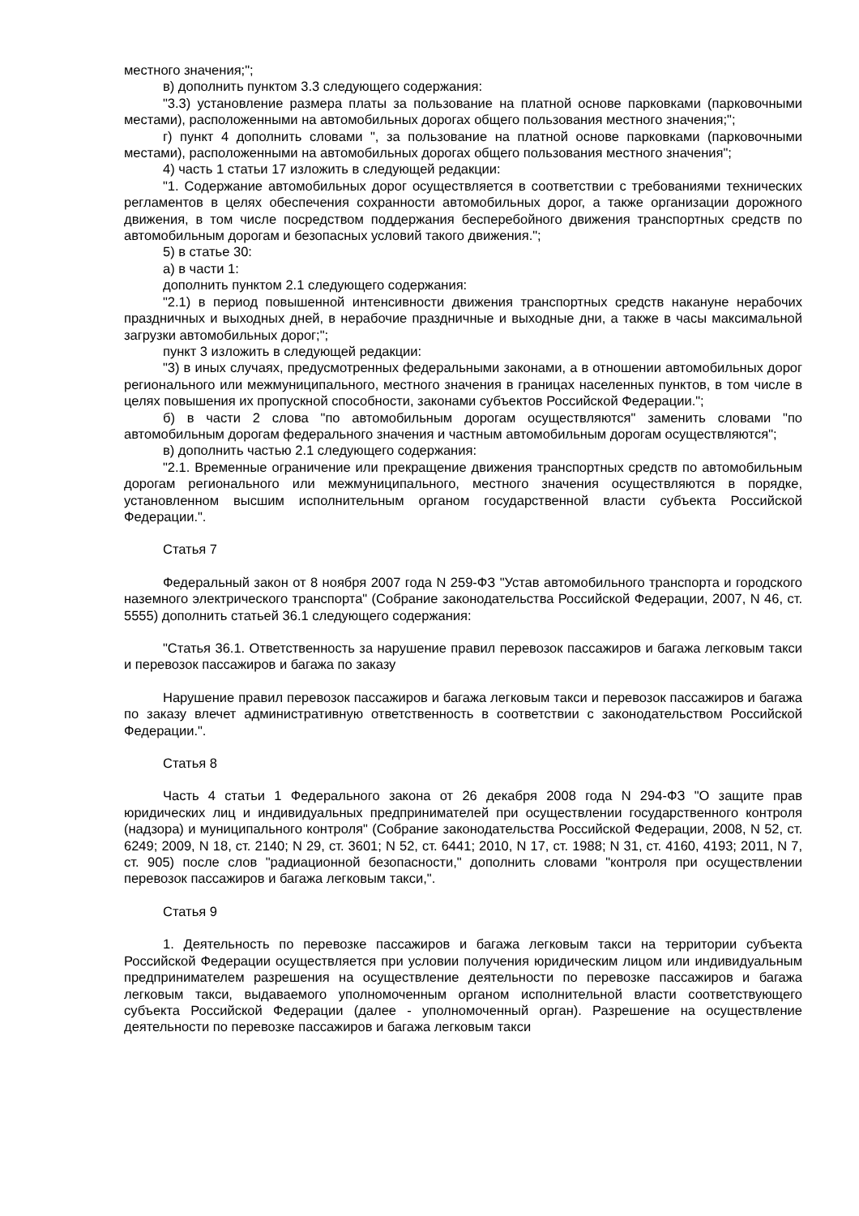местного значения;";
в) дополнить пунктом 3.3 следующего содержания:
"3.3) установление размера платы за пользование на платной основе парковками (парковочными местами), расположенными на автомобильных дорогах общего пользования местного значения;";
г) пункт 4 дополнить словами ", за пользование на платной основе парковками (парковочными местами), расположенными на автомобильных дорогах общего пользования местного значения";
4) часть 1 статьи 17 изложить в следующей редакции:
"1. Содержание автомобильных дорог осуществляется в соответствии с требованиями технических регламентов в целях обеспечения сохранности автомобильных дорог, а также организации дорожного движения, в том числе посредством поддержания бесперебойного движения транспортных средств по автомобильным дорогам и безопасных условий такого движения.";
5) в статье 30:
а) в части 1:
дополнить пунктом 2.1 следующего содержания:
"2.1) в период повышенной интенсивности движения транспортных средств накануне нерабочих праздничных и выходных дней, в нерабочие праздничные и выходные дни, а также в часы максимальной загрузки автомобильных дорог;";
пункт 3 изложить в следующей редакции:
"3) в иных случаях, предусмотренных федеральными законами, а в отношении автомобильных дорог регионального или межмуниципального, местного значения в границах населенных пунктов, в том числе в целях повышения их пропускной способности, законами субъектов Российской Федерации.";
б) в части 2 слова "по автомобильным дорогам осуществляются" заменить словами "по автомобильным дорогам федерального значения и частным автомобильным дорогам осуществляются";
в) дополнить частью 2.1 следующего содержания:
"2.1. Временные ограничение или прекращение движения транспортных средств по автомобильным дорогам регионального или межмуниципального, местного значения осуществляются в порядке, установленном высшим исполнительным органом государственной власти субъекта Российской Федерации.".
Статья 7
Федеральный закон от 8 ноября 2007 года N 259-ФЗ "Устав автомобильного транспорта и городского наземного электрического транспорта" (Собрание законодательства Российской Федерации, 2007, N 46, ст. 5555) дополнить статьей 36.1 следующего содержания:
"Статья 36.1. Ответственность за нарушение правил перевозок пассажиров и багажа легковым такси и перевозок пассажиров и багажа по заказу
Нарушение правил перевозок пассажиров и багажа легковым такси и перевозок пассажиров и багажа по заказу влечет административную ответственность в соответствии с законодательством Российской Федерации.".
Статья 8
Часть 4 статьи 1 Федерального закона от 26 декабря 2008 года N 294-ФЗ "О защите прав юридических лиц и индивидуальных предпринимателей при осуществлении государственного контроля (надзора) и муниципального контроля" (Собрание законодательства Российской Федерации, 2008, N 52, ст. 6249; 2009, N 18, ст. 2140; N 29, ст. 3601; N 52, ст. 6441; 2010, N 17, ст. 1988; N 31, ст. 4160, 4193; 2011, N 7, ст. 905) после слов "радиационной безопасности," дополнить словами "контроля при осуществлении перевозок пассажиров и багажа легковым такси,".
Статья 9
1. Деятельность по перевозке пассажиров и багажа легковым такси на территории субъекта Российской Федерации осуществляется при условии получения юридическим лицом или индивидуальным предпринимателем разрешения на осуществление деятельности по перевозке пассажиров и багажа легковым такси, выдаваемого уполномоченным органом исполнительной власти соответствующего субъекта Российской Федерации (далее - уполномоченный орган). Разрешение на осуществление деятельности по перевозке пассажиров и багажа легковым такси